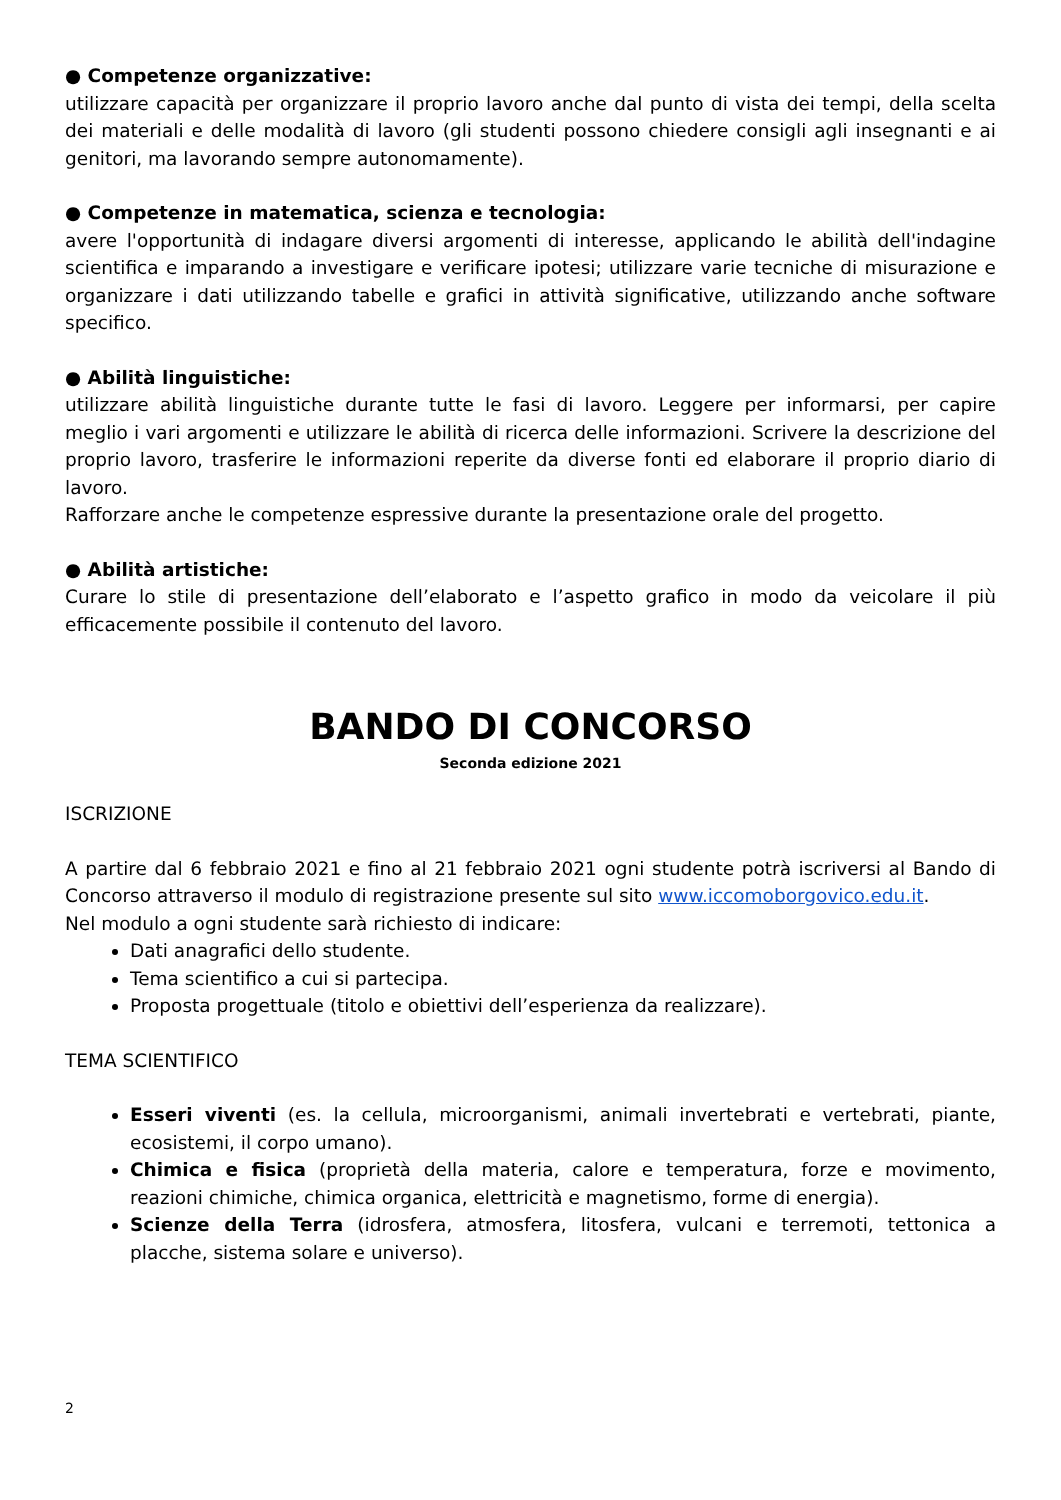● Competenze organizzative:
utilizzare capacità per organizzare il proprio lavoro anche dal punto di vista dei tempi, della scelta dei materiali e delle modalità di lavoro (gli studenti possono chiedere consigli agli insegnanti e ai genitori, ma lavorando sempre autonomamente).
● Competenze in matematica, scienza e tecnologia:
avere l'opportunità di indagare diversi argomenti di interesse, applicando le abilità dell'indagine scientifica e imparando a investigare e verificare ipotesi; utilizzare varie tecniche di misurazione e organizzare i dati utilizzando tabelle e grafici in attività significative, utilizzando anche software specifico.
● Abilità linguistiche:
utilizzare abilità linguistiche durante tutte le fasi di lavoro. Leggere per informarsi, per capire meglio i vari argomenti e utilizzare le abilità di ricerca delle informazioni. Scrivere la descrizione del proprio lavoro, trasferire le informazioni reperite da diverse fonti ed elaborare il proprio diario di lavoro.
Rafforzare anche le competenze espressive durante la presentazione orale del progetto.
● Abilità artistiche:
Curare lo stile di presentazione dell’elaborato e l’aspetto grafico in modo da veicolare il più efficacemente possibile il contenuto del lavoro.
BANDO DI CONCORSO
Seconda edizione 2021
ISCRIZIONE
A partire dal 6 febbraio 2021 e fino al 21 febbraio 2021 ogni studente potrà iscriversi al Bando di Concorso attraverso il modulo di registrazione presente sul sito www.iccomoborgovico.edu.it.
Nel modulo a ogni studente sarà richiesto di indicare:
Dati anagrafici dello studente.
Tema scientifico a cui si partecipa.
Proposta progettuale (titolo e obiettivi dell’esperienza da realizzare).
TEMA SCIENTIFICO
Esseri viventi (es. la cellula, microorganismi, animali invertebrati e vertebrati, piante, ecosistemi, il corpo umano).
Chimica e fisica (proprietà della materia, calore e temperatura, forze e movimento, reazioni chimiche, chimica organica, elettricità e magnetismo, forme di energia).
Scienze della Terra (idrosfera, atmosfera, litosfera, vulcani e terremoti, tettonica a placche, sistema solare e universo).
2